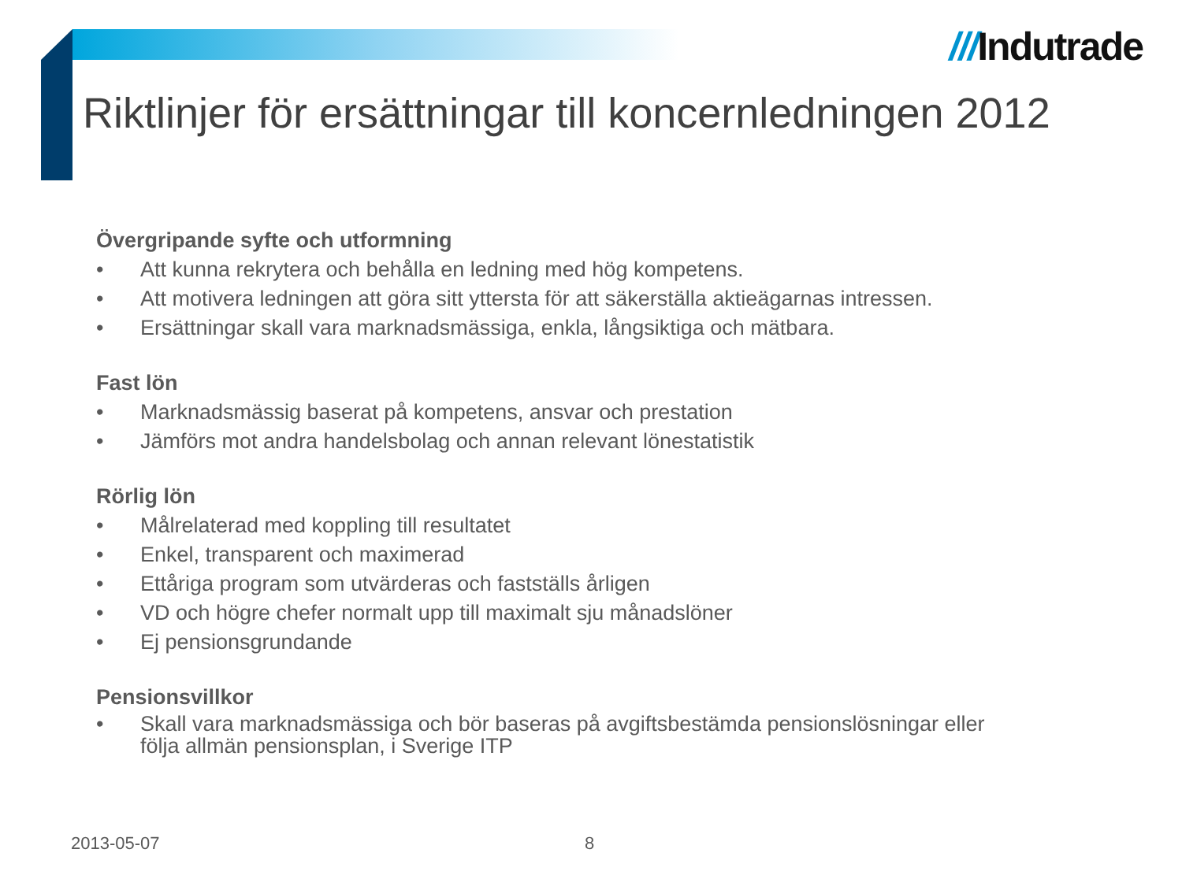///Indutrade
Riktlinjer för ersättningar till koncernledningen 2012
Övergripande syfte och utformning
• Att kunna rekrytera och behålla en ledning med hög kompetens.
• Att motivera ledningen att göra sitt yttersta för att säkerställa aktieägarnas intressen.
• Ersättningar skall vara marknadsmässiga, enkla, långsiktiga och mätbara.
Fast lön
• Marknadsmässig baserat på kompetens, ansvar och prestation
• Jämförs mot andra handelsbolag och annan relevant lönestatistik
Rörlig lön
• Målrelaterad med koppling till resultatet
• Enkel, transparent och maximerad
• Ettåriga program som utvärderas och fastställs årligen
• VD och högre chefer normalt upp till maximalt sju månadslöner
• Ej pensionsgrundande
Pensionsvillkor
• Skall vara marknadsmässiga och bör baseras på avgiftsbestämda pensionslösningar eller följa allmän pensionsplan, i Sverige ITP
2013-05-07 8